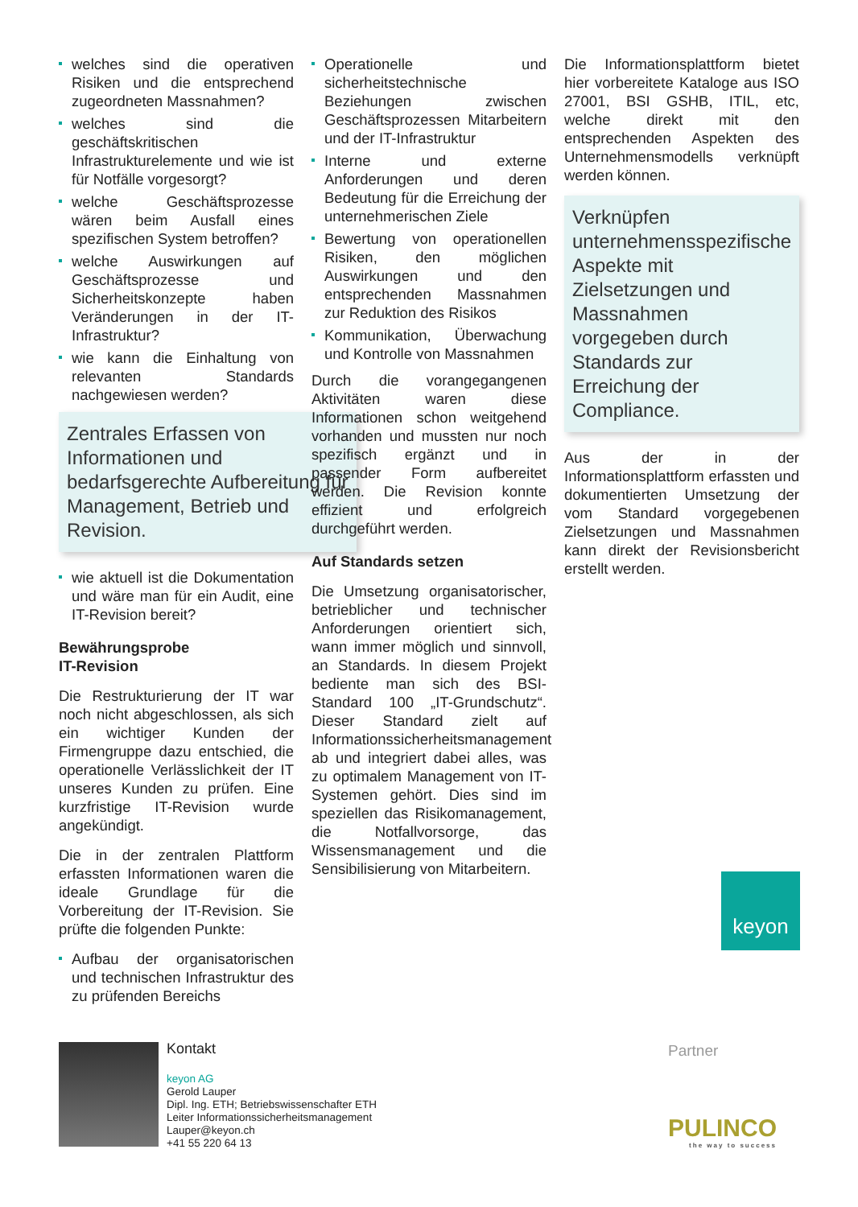welches sind die operativen Risiken und die entsprechend zugeordneten Massnahmen?
welches sind die geschäftskritischen Infrastrukturelemente und wie ist für Notfälle vorgesorgt?
welche Geschäftsprozesse wären beim Ausfall eines spezifischen System betroffen?
welche Auswirkungen auf Geschäftsprozesse und Sicherheitskonzepte haben Veränderungen in der IT-Infrastruktur?
wie kann die Einhaltung von relevanten Standards nachgewiesen werden?
Zentrales Erfassen von Informationen und bedarfsgerechte Aufbereitung für Management, Betrieb und Revision.
wie aktuell ist die Dokumentation und wäre man für ein Audit, eine IT-Revision bereit?
Bewährungsprobe
IT-Revision
Die Restrukturierung der IT war noch nicht abgeschlossen, als sich ein wichtiger Kunden der Firmengruppe dazu entschied, die operationelle Verlässlichkeit der IT unseres Kunden zu prüfen. Eine kurzfristige IT-Revision wurde angekündigt.
Die in der zentralen Plattform erfassten Informationen waren die ideale Grundlage für die Vorbereitung der IT-Revision. Sie prüfte die folgenden Punkte:
Aufbau der organisatorischen und technischen Infrastruktur des zu prüfenden Bereichs
Operationelle und sicherheitstechnische Beziehungen zwischen Geschäftsprozessen Mitarbeitern und der IT-Infrastruktur
Interne und externe Anforderungen und deren Bedeutung für die Erreichung der unternehmerischen Ziele
Bewertung von operationellen Risiken, den möglichen Auswirkungen und den entsprechenden Massnahmen zur Reduktion des Risikos
Kommunikation, Überwachung und Kontrolle von Massnahmen
Durch die vorangegangenen Aktivitäten waren diese Informationen schon weitgehend vorhanden und mussten nur noch spezifisch ergänzt und in passender Form aufbereitet werden. Die Revision konnte effizient und erfolgreich durchgeführt werden.
Auf Standards setzen
Die Umsetzung organisatorischer, betrieblicher und technischer Anforderungen orientiert sich, wann immer möglich und sinnvoll, an Standards. In diesem Projekt bediente man sich des BSI-Standard 100 „IT-Grundschutz“. Dieser Standard zielt auf Informationssicherheitsmanagement ab und integriert dabei alles, was zu optimalem Management von IT-Systemen gehört. Dies sind im speziellen das Risikomanagement, die Notfallvorsorge, das Wissensmanagement und die Sensibilisierung von Mitarbeitern.
Die Informationsplattform bietet hier vorbereitete Kataloge aus ISO 27001, BSI GSHB, ITIL, etc, welche direkt mit den entsprechenden Aspekten des Unternehmensmodells verknüpft werden können.
Verknüpfen unternehmensspezifische Aspekte mit Zielsetzungen und Massnahmen vorgegeben durch Standards zur Erreichung der Compliance.
Aus der in der Informationsplattform erfassten und dokumentierten Umsetzung der vom Standard vorgegebenen Zielsetzungen und Massnahmen kann direkt der Revisionsbericht erstellt werden.
keyon
Kontakt
keyon AG
Gerold Lauper
Dipl. Ing. ETH; Betriebswissenschafter ETH
Leiter Informationssicherheitsmanagement
Lauper@keyon.ch
+41 55 220 64 13
Partner
PULINCO
the way to success